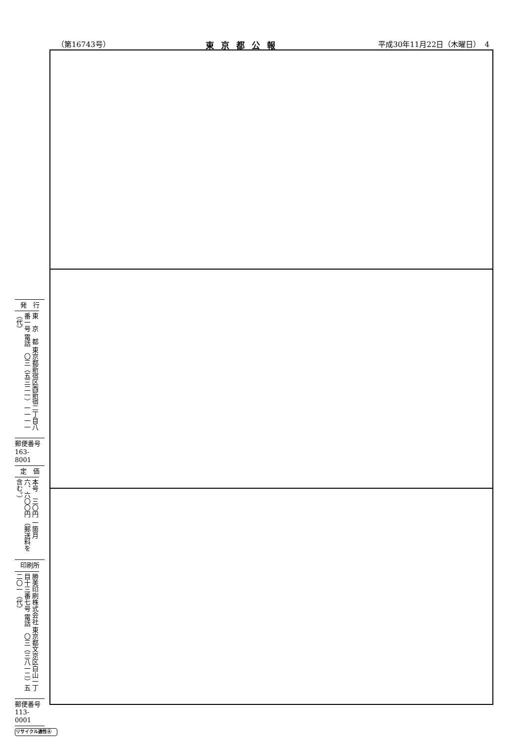（第16743号） 東京都公報 平成30年11月22日（木曜日）　4
発　行
東　京　都 東京都新宿区西新宿二丁目八番一号 電話　〇三（五三二一）一一一一（代）
郵便番号
163-8001
定　価
本号　三〇円 一箇月　六、六〇〇円 （郵送料を含む。）
印刷所
勝美印刷株式会社 東京都文京区白山一丁目十三番七号 電話　〇三（三八一二）五二〇一（代）
郵便番号
113-0001
リサイクル適性Ⓐ